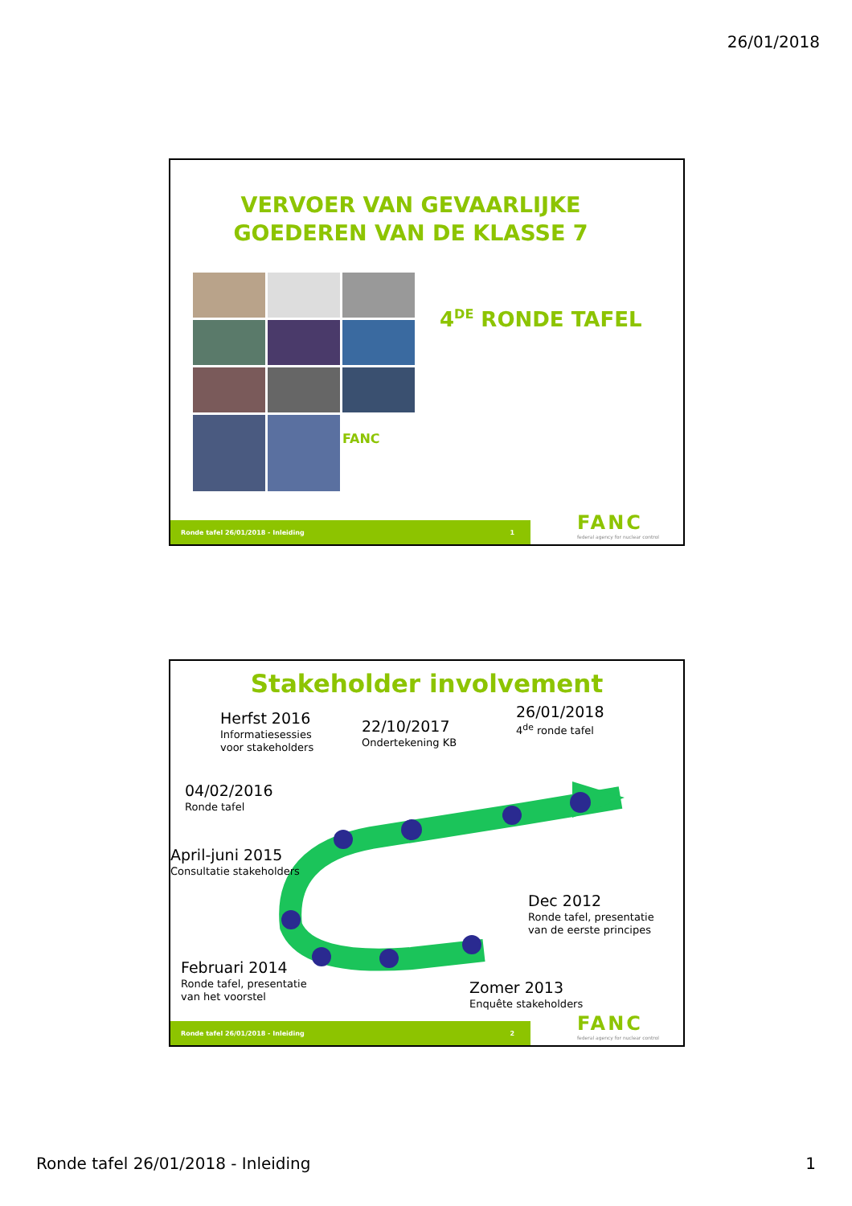26/01/2018
VERVOER VAN GEVAARLIJKE
GOEDEREN VAN DE KLASSE 7
FANC
4<sup>DE</sup> RONDE TAFEL
Ronde tafel 26/01/2018 - Inleiding 1
FANC
federal agency for nuclear control
Stakeholder involvement
Herfst 2016
Informatiesessies
voor stakeholders
22/10/2017
Ondertekening KB
26/01/2018
4<sup>de</sup> ronde tafel
04/02/2016
Ronde tafel
April-juni 2015
Consultatie stakeholders
Dec 2012
Ronde tafel, presentatie
van de eerste principes
Februari 2014
Ronde tafel, presentatie
van het voorstel
Zomer 2013
Enquête stakeholders
Ronde tafel 26/01/2018 - Inleiding 2
FANC
federal agency for nuclear control
Ronde tafel 26/01/2018 - Inleiding 1